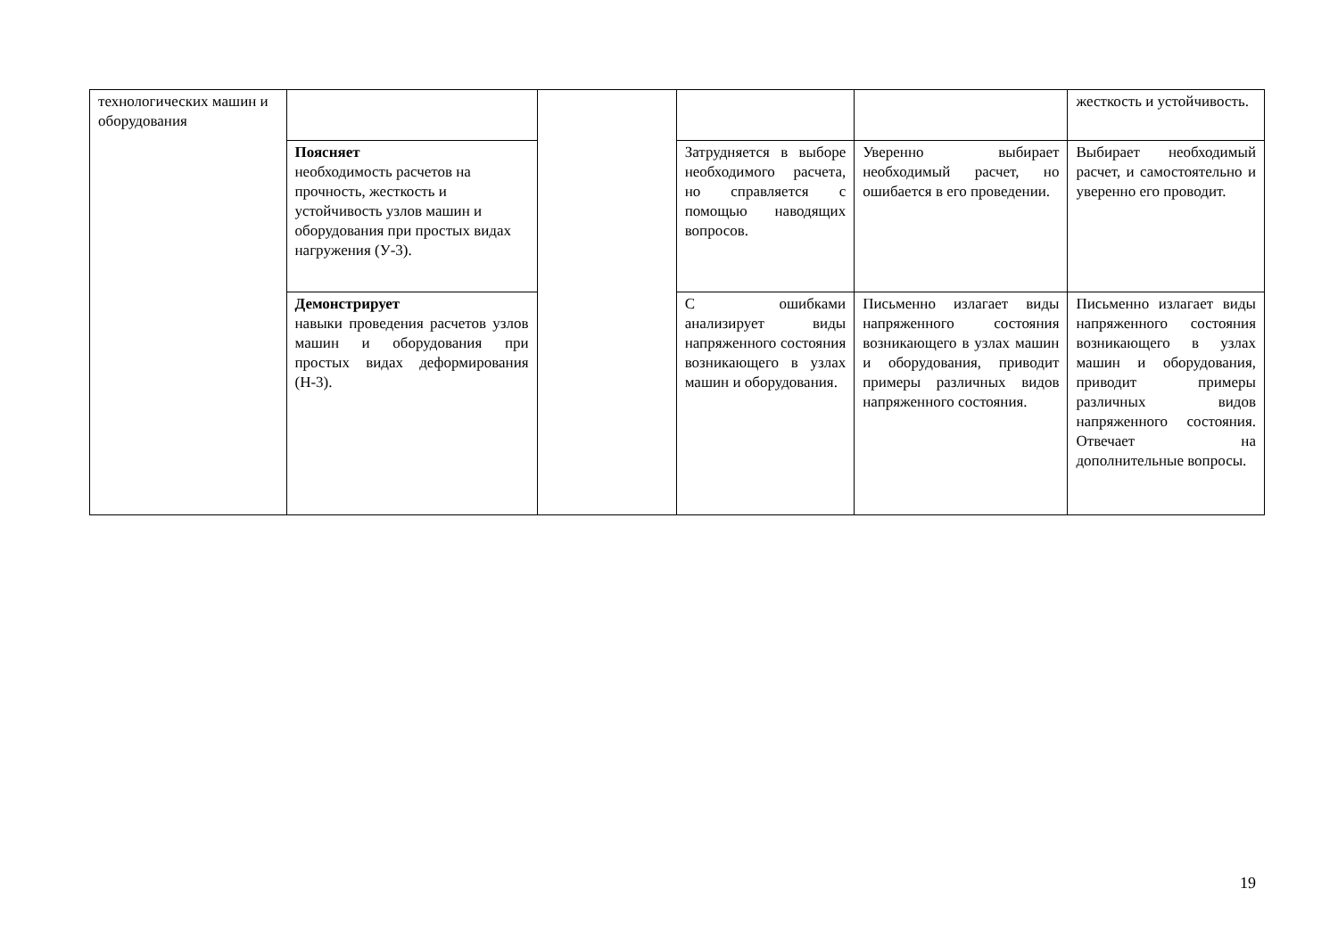| технологических машин и оборудования | | | | | жесткость и устойчивость. |
| | Поясняет необходимость расчетов на прочность, жесткость и устойчивость узлов машин и оборудования при простых видах нагружения (У-3). | | Затрудняется в выборе необходимого расчета, но справляется с помощью наводящих вопросов. | Уверенно выбирает необходимый расчет, но ошибается в его проведении. | Выбирает необходимый расчет, и самостоятельно и уверенно его проводит. |
| | Демонстрирует навыки проведения расчетов узлов машин и оборудования при простых видах деформирования (Н-3). | | С ошибками анализирует виды напряженного состояния возникающего в узлах машин и оборудования. | Письменно излагает виды напряженного состояния возникающего в узлах машин и оборудования, приводит примеры различных видов напряженного состояния. | Письменно излагает виды напряженного состояния возникающего в узлах машин и оборудования, приводит примеры различных видов напряженного состояния. Отвечает на дополнительные вопросы. |
19